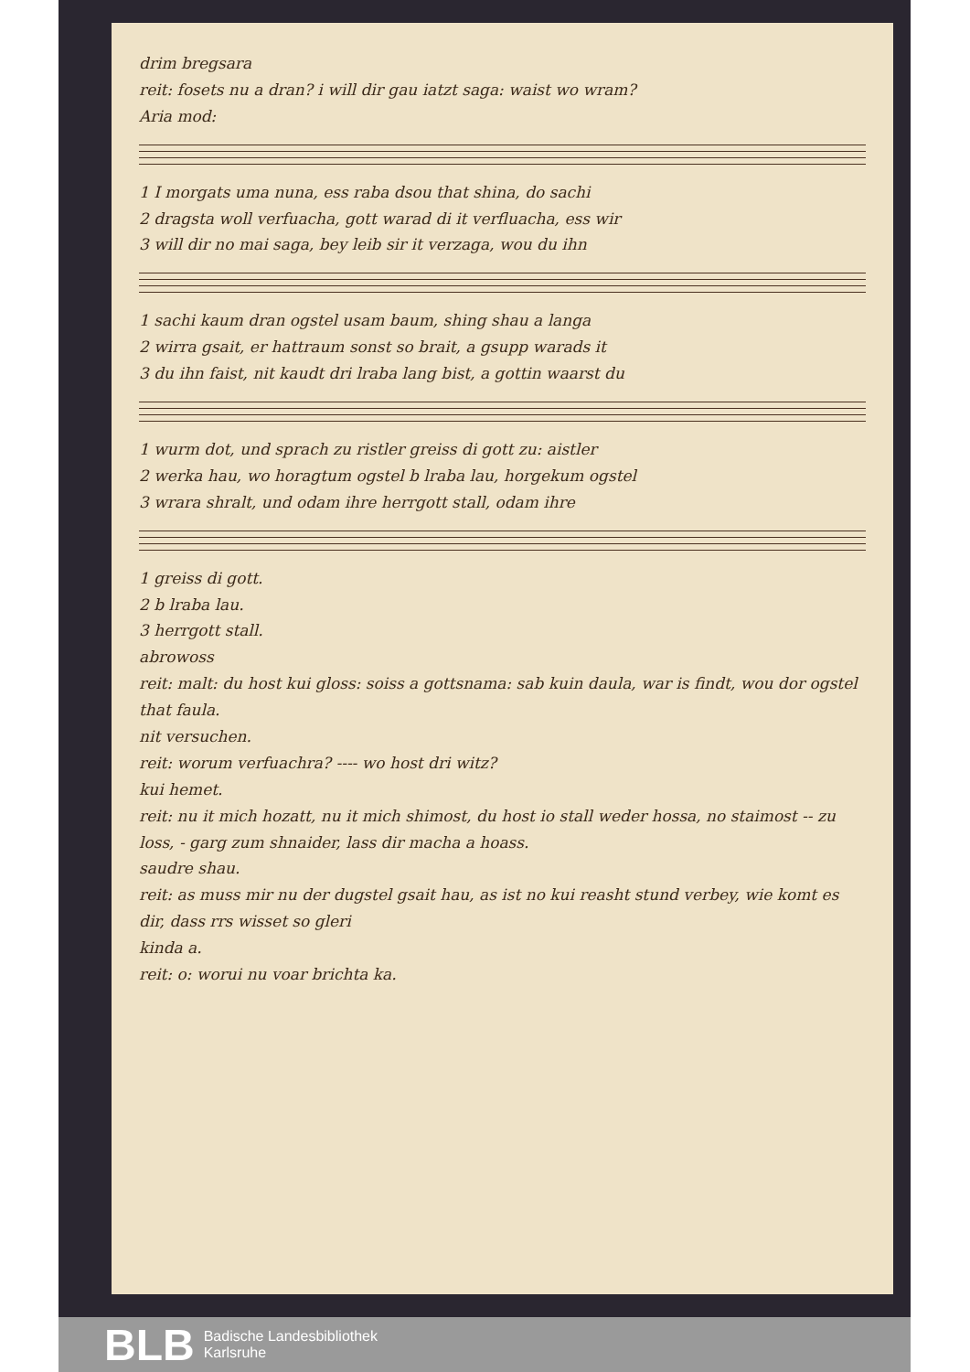drim bregsara
reit: fosets nu a dran? i will dir gau iatzt saga: waist wo wram?
Aria mod:
1 I morgats uma nuna, ess raba dsou that shina, do sachi
2 dragsta woll verfuacha, gott warad di it verfluacha, ess wir
3 will dir no mai saga, bey leib sir it verzaga, wou du ihn
1 sachi kaum dran ogstel usam baum, shing shau a langa
2 wirra gsait, er hattraum sonst so brait, a gsupp warads it
3 du ihn faist, nit kaudt dri lraba lang bist, a gottin waarst du
1 wurm dot, und sprach zu ristler greiss di gott zu: aistler
2 werka hau, wo horagtum ogstel b lraba lau, horgekum ogstel
3 wrara shralt, und odam ihre herrgott stall, odam ihre
1 greiss di gott.
2 b lraba lau.
3 herrgott stall.
abrowoss
reit: malt: du host kui gloss: soiss a gottsnama: sab kuin daula, war is findt, wou dor ogstel that faula.
nit versuchen.
reit: worum verfuachra? ---- wo host dri witz?
kui hemet.
reit: nu it mich hozatt, nu it mich shimost, du host io stall weder hossa, no staimost -- zu loss, - garg zum shnaider, lass dir macha a hoass.
saudre shau.
reit: as muss mir nu der dugstel gsait hau, as ist no kui reasht stund verbey, wie komt es dir, dass rrs wisset so gleri
kinda a.
reit: o: worui nu voar brichta ka.
BLB Badische Landesbibliothek
Karlsruhe